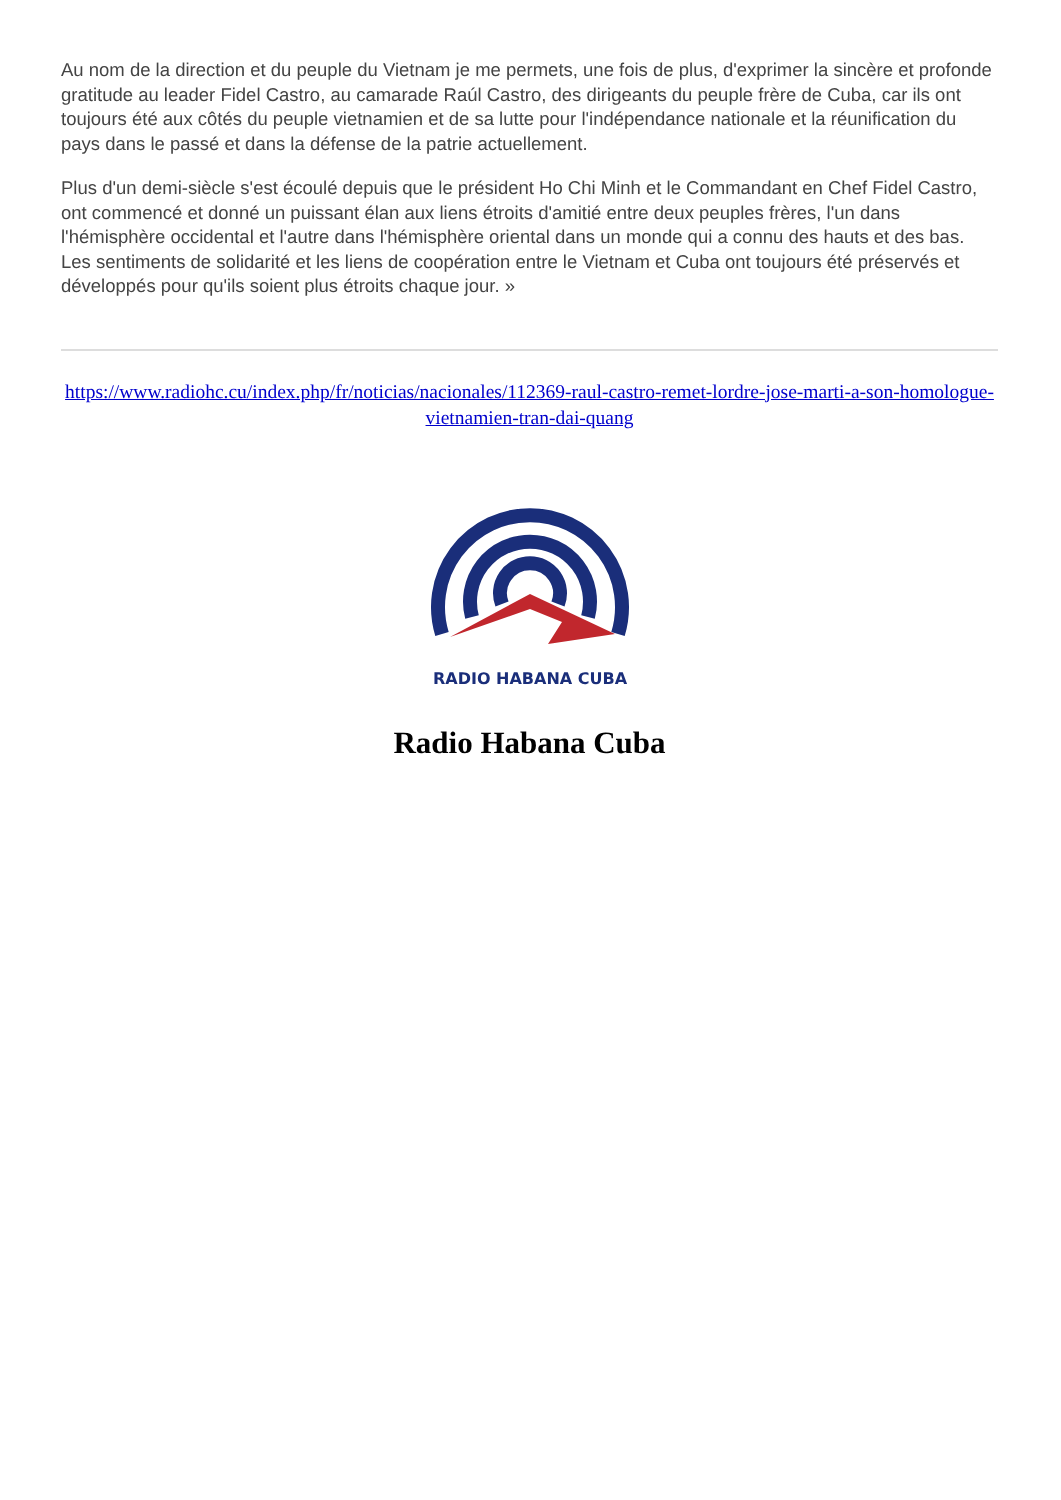Au nom de la direction et du peuple du Vietnam je me permets, une fois de plus, d'exprimer la sincère et profonde gratitude au leader Fidel Castro, au camarade Raúl Castro, des dirigeants du peuple frère de Cuba, car ils ont toujours été aux côtés du peuple vietnamien et de sa lutte pour l'indépendance nationale et la réunification du pays dans le passé et dans la défense de la patrie actuellement.
Plus d'un demi-siècle s'est écoulé depuis que le président Ho Chi Minh et le Commandant en Chef Fidel Castro, ont commencé et donné un puissant élan aux liens étroits d'amitié entre deux peuples frères, l'un dans l'hémisphère occidental et l'autre dans l'hémisphère oriental dans un monde qui a connu des hauts et des bas. Les sentiments de solidarité et les liens de coopération entre le Vietnam et Cuba ont toujours été préservés et développés pour qu'ils soient plus étroits chaque jour. »
https://www.radiohc.cu/index.php/fr/noticias/nacionales/112369-raul-castro-remet-lordre-jose-marti-a-son-homologue-vietnamien-tran-dai-quang
RADIO HABANA CUBA
Radio Habana Cuba